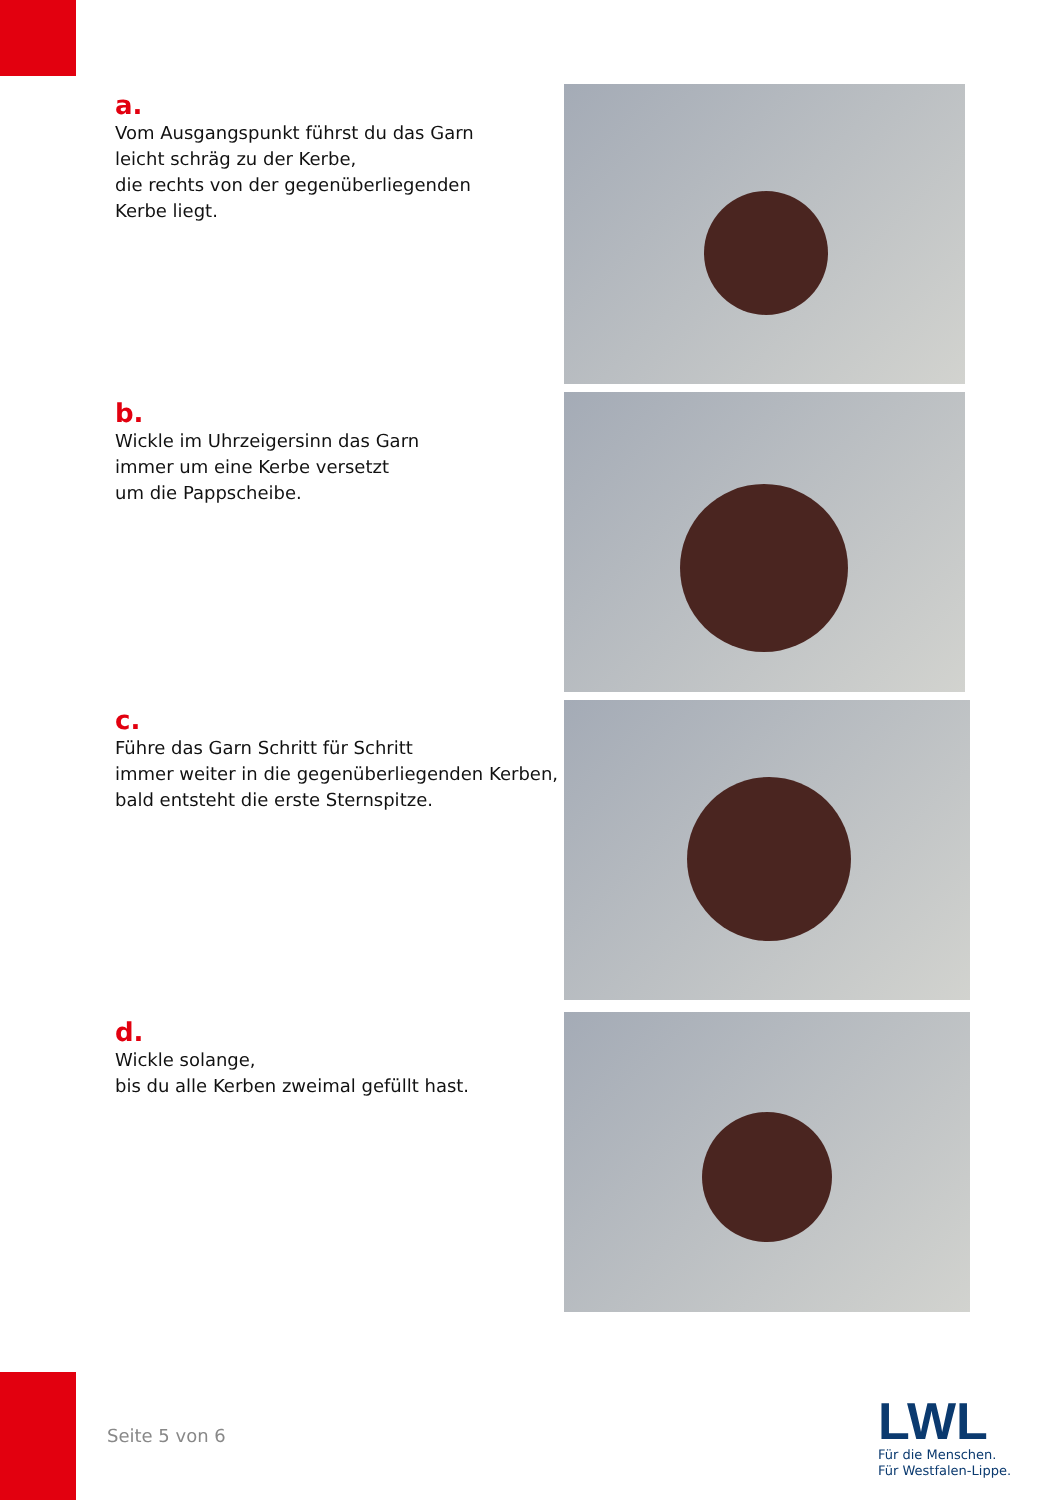a.
Vom Ausgangspunkt führst du das Garn
leicht schräg zu der Kerbe,
die rechts von der gegenüberliegenden
Kerbe liegt.
b.
Wickle im Uhrzeigersinn das Garn
immer um eine Kerbe versetzt
um die Pappscheibe.
c.
Führe das Garn Schritt für Schritt
immer weiter in die gegenüberliegenden Kerben,
bald entsteht die erste Sternspitze.
d.
Wickle solange,
bis du alle Kerben zweimal gefüllt hast.
Seite 5 von 6
LWL
Für die Menschen.
Für Westfalen-Lippe.